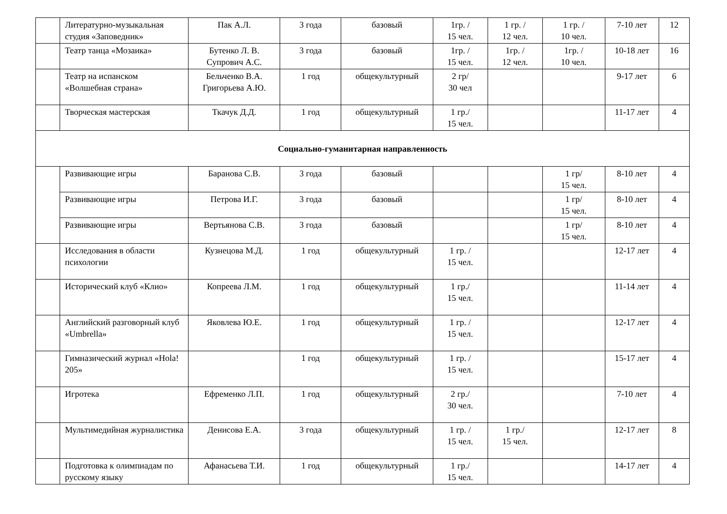| | Литературно-музыкальная студия «Заповедник» | Пак А.Л. | 3 года | базовый | 1гр. / 15 чел. | 1 гр. / 12 чел. | 1 гр. / 10 чел. | 7-10 лет | 12 |
| | Театр танца «Мозаика» | Бутенко Л. В. Супрович А.С. | 3 года | базовый | 1гр. / 15 чел. | 1гр. / 12 чел. | 1гр. / 10 чел. | 10-18 лет | 16 |
| | Театр на испанском «Волшебная страна» | Бельченко В.А. Григорьева А.Ю. | 1 год | общекультурный | 2 гр/ 30 чел | | | 9-17 лет | 6 |
| | Творческая мастерская | Ткачук Д.Д. | 1 год | общекультурный | 1 гр./ 15 чел. | | | 11-17 лет | 4 |
| Социально-гуманитарная направленность | | | | | | | | | |
| | Развивающие игры | Баранова С.В. | 3 года | базовый | | | 1 гр/ 15 чел. | 8-10 лет | 4 |
| | Развивающие игры | Петрова И.Г. | 3 года | базовый | | | 1 гр/ 15 чел. | 8-10 лет | 4 |
| | Развивающие игры | Вертьянова С.В. | 3 года | базовый | | | 1 гр/ 15 чел. | 8-10 лет | 4 |
| | Исследования в области психологии | Кузнецова М.Д. | 1 год | общекультурный | 1 гр. / 15 чел. | | | 12-17 лет | 4 |
| | Исторический клуб «Клио» | Копреева Л.М. | 1 год | общекультурный | 1 гр./ 15 чел. | | | 11-14 лет | 4 |
| | Английский разговорный клуб «Umbrella» | Яковлева Ю.Е. | 1 год | общекультурный | 1 гр. / 15 чел. | | | 12-17 лет | 4 |
| | Гимназический журнал «Hola! 205» | | 1 год | общекультурный | 1 гр. / 15 чел. | | | 15-17 лет | 4 |
| | Игротека | Ефременко Л.П. | 1 год | общекультурный | 2 гр./ 30 чел. | | | 7-10 лет | 4 |
| | Мультимедийная журналистика | Денисова Е.А. | 3 года | общекультурный | 1 гр. / 15 чел. | 1 гр./ 15 чел. | | 12-17 лет | 8 |
| | Подготовка к олимпиадам по русскому языку | Афанасьева Т.И. | 1 год | общекультурный | 1 гр./ 15 чел. | | | 14-17 лет | 4 |